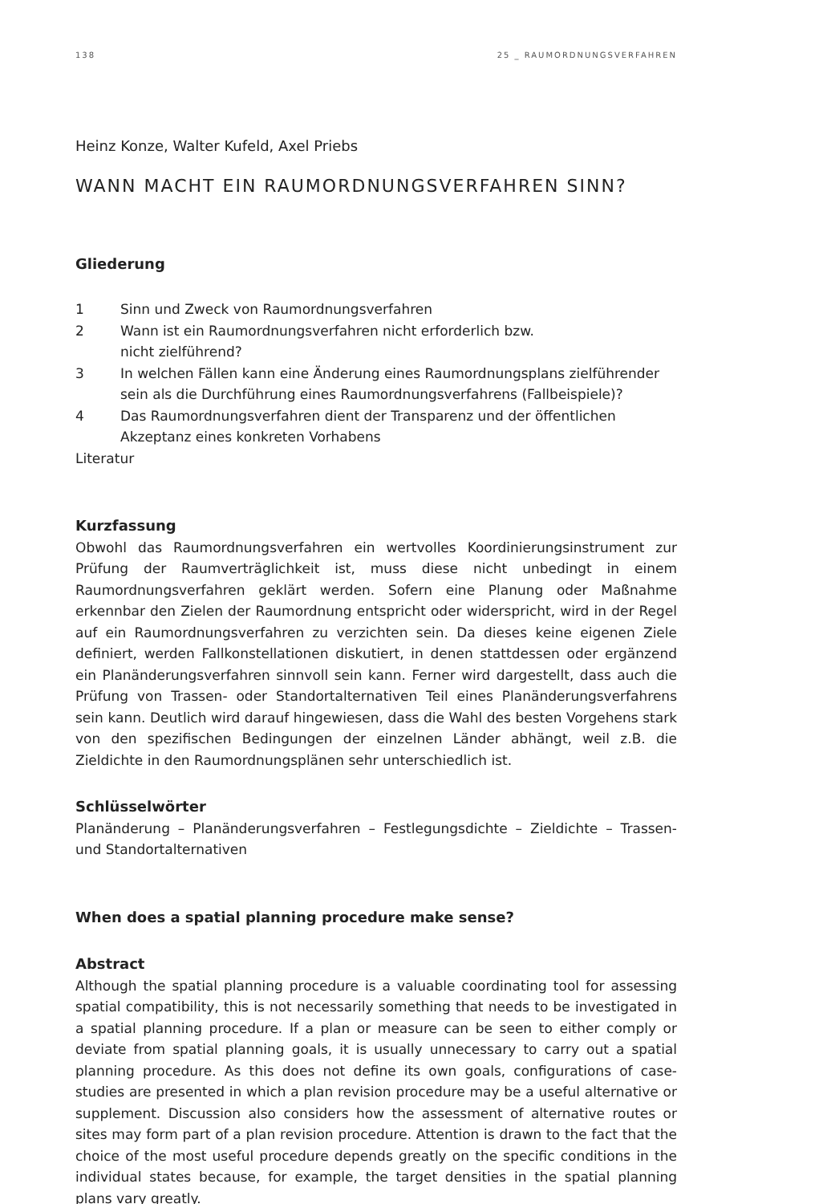138 25 _ RAUMORDNUNGSVERFAHREN
Heinz Konze, Walter Kufeld, Axel Priebs
WANN MACHT EIN RAUMORDNUNGSVERFAHREN SINN?
Gliederung
1 Sinn und Zweck von Raumordnungsverfahren
2 Wann ist ein Raumordnungsverfahren nicht erforderlich bzw.
nicht zielführend?
3 In welchen Fällen kann eine Änderung eines Raumordnungsplans zielführender sein als die Durchführung eines Raumordnungsverfahrens (Fallbeispiele)?
4 Das Raumordnungsverfahren dient der Transparenz und der öffentlichen Akzeptanz eines konkreten Vorhabens
Literatur
Kurzfassung
Obwohl das Raumordnungsverfahren ein wertvolles Koordinierungsinstrument zur Prüfung der Raumverträglichkeit ist, muss diese nicht unbedingt in einem Raumordnungsverfahren geklärt werden. Sofern eine Planung oder Maßnahme erkennbar den Zielen der Raumordnung entspricht oder widerspricht, wird in der Regel auf ein Raumordnungsverfahren zu verzichten sein. Da dieses keine eigenen Ziele definiert, werden Fallkonstellationen diskutiert, in denen stattdessen oder ergänzend ein Planänderungsverfahren sinnvoll sein kann. Ferner wird dargestellt, dass auch die Prüfung von Trassen- oder Standortalternativen Teil eines Planänderungsverfahrens sein kann. Deutlich wird darauf hingewiesen, dass die Wahl des besten Vorgehens stark von den spezifischen Bedingungen der einzelnen Länder abhängt, weil z.B. die Zieldichte in den Raumordnungsplänen sehr unterschiedlich ist.
Schlüsselwörter
Planänderung – Planänderungsverfahren – Festlegungsdichte – Zieldichte – Trassen- und Standortalternativen
When does a spatial planning procedure make sense?
Abstract
Although the spatial planning procedure is a valuable coordinating tool for assessing spatial compatibility, this is not necessarily something that needs to be investigated in a spatial planning procedure. If a plan or measure can be seen to either comply or deviate from spatial planning goals, it is usually unnecessary to carry out a spatial planning procedure. As this does not define its own goals, configurations of case-studies are presented in which a plan revision procedure may be a useful alternative or supplement. Discussion also considers how the assessment of alternative routes or sites may form part of a plan revision procedure. Attention is drawn to the fact that the choice of the most useful procedure depends greatly on the specific conditions in the individual states because, for example, the target densities in the spatial planning plans vary greatly.